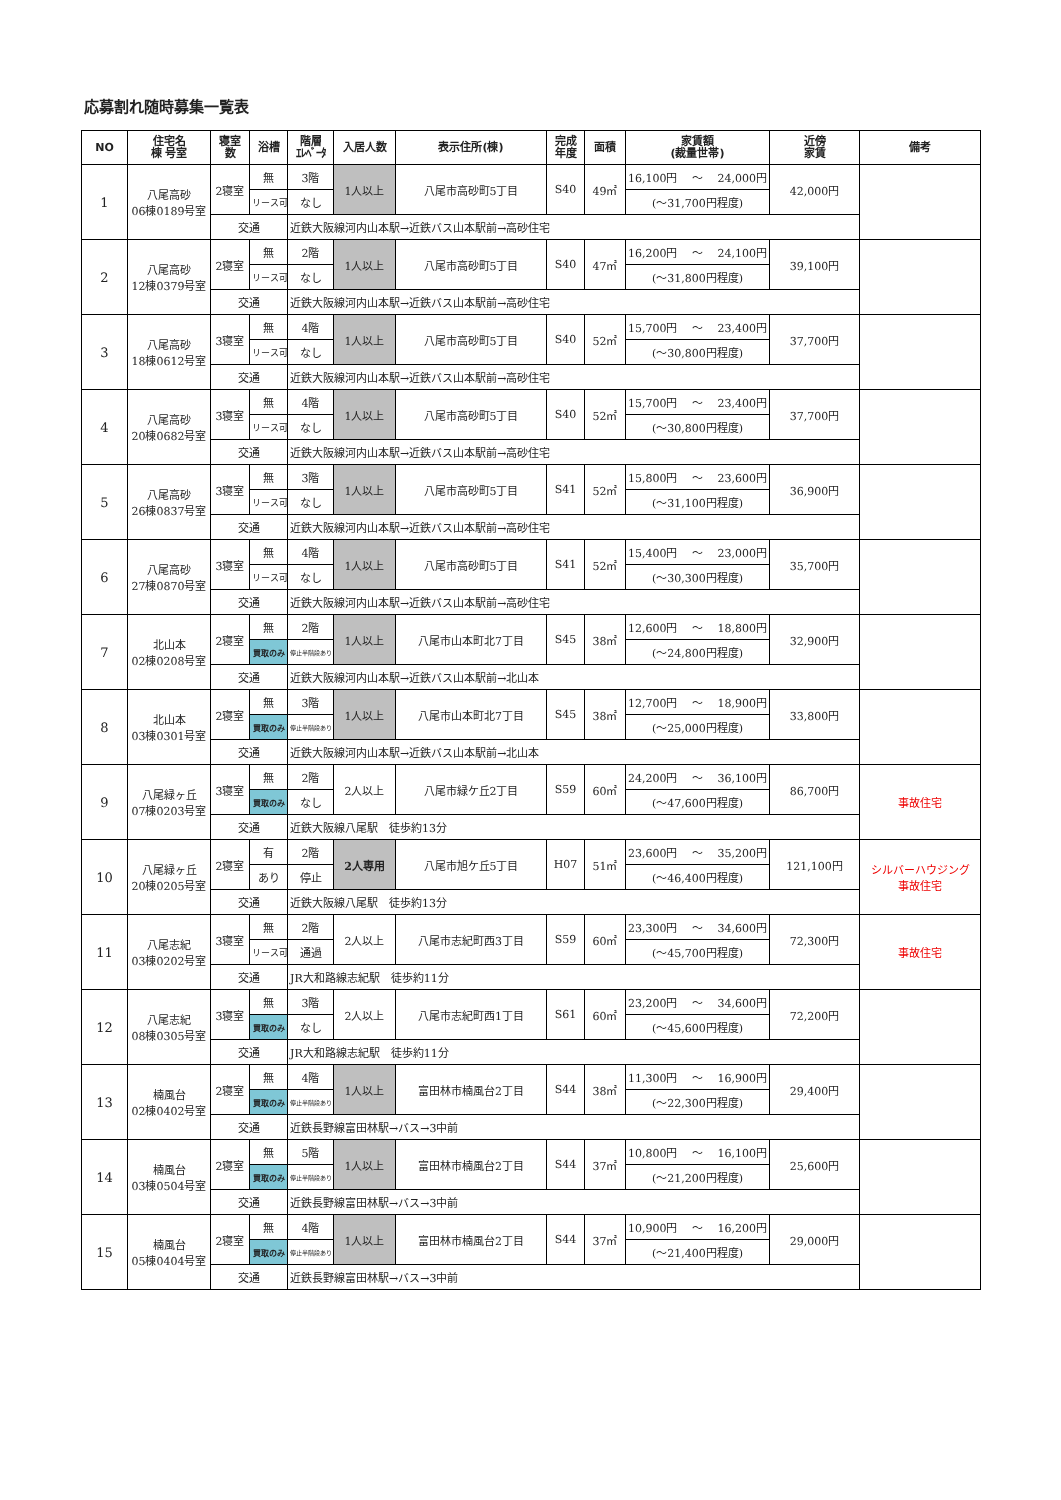応募割れ随時募集一覧表
| NO | 住宅名 棟 号室 | 寝室 数 | 浴槽 | 階層 ｴﾚﾍﾞｰﾀ | 入居人数 | 表示住所(棟) | 完成 年度 | 面積 | 家賃額 (裁量世帯) | 近傍 家賃 | 備考 |
| --- | --- | --- | --- | --- | --- | --- | --- | --- | --- | --- | --- |
| 1 | 八尾高砂 06棟0189号室 | 2寝室 | 無 | 3階 | 1人以上 | 八尾市高砂町5丁目 | S40 | 49㎡ | 16,100円 ～ 24,000円 | 42,000円 | |
| | | | リース可 | なし | | | | | (～31,700円程度) | | |
| | | 交通 | | 近鉄大阪線河内山本駅→近鉄バス山本駅前→高砂住宅 | | | | | | | |
| 2 | 八尾高砂 12棟0379号室 | 2寝室 | 無 | 2階 | 1人以上 | 八尾市高砂町5丁目 | S40 | 47㎡ | 16,200円 ～ 24,100円 | 39,100円 | |
| | | | リース可 | なし | | | | | (～31,800円程度) | | |
| | | 交通 | | 近鉄大阪線河内山本駅→近鉄バス山本駅前→高砂住宅 | | | | | | | |
| 3 | 八尾高砂 18棟0612号室 | 3寝室 | 無 | 4階 | 1人以上 | 八尾市高砂町5丁目 | S40 | 52㎡ | 15,700円 ～ 23,400円 | 37,700円 | |
| | | | リース可 | なし | | | | | (～30,800円程度) | | |
| | | 交通 | | 近鉄大阪線河内山本駅→近鉄バス山本駅前→高砂住宅 | | | | | | | |
| 4 | 八尾高砂 20棟0682号室 | 3寝室 | 無 | 4階 | 1人以上 | 八尾市高砂町5丁目 | S40 | 52㎡ | 15,700円 ～ 23,400円 | 37,700円 | |
| | | | リース可 | なし | | | | | (～30,800円程度) | | |
| | | 交通 | | 近鉄大阪線河内山本駅→近鉄バス山本駅前→高砂住宅 | | | | | | | |
| 5 | 八尾高砂 26棟0837号室 | 3寝室 | 無 | 3階 | 1人以上 | 八尾市高砂町5丁目 | S41 | 52㎡ | 15,800円 ～ 23,600円 | 36,900円 | |
| | | | リース可 | なし | | | | | (～31,100円程度) | | |
| | | 交通 | | 近鉄大阪線河内山本駅→近鉄バス山本駅前→高砂住宅 | | | | | | | |
| 6 | 八尾高砂 27棟0870号室 | 3寝室 | 無 | 4階 | 1人以上 | 八尾市高砂町5丁目 | S41 | 52㎡ | 15,400円 ～ 23,000円 | 35,700円 | |
| | | | リース可 | なし | | | | | (～30,300円程度) | | |
| | | 交通 | | 近鉄大阪線河内山本駅→近鉄バス山本駅前→高砂住宅 | | | | | | | |
| 7 | 北山本 02棟0208号室 | 2寝室 | 無 | 2階 | 1人以上 | 八尾市山本町北7丁目 | S45 | 38㎡ | 12,600円 ～ 18,800円 | 32,900円 | |
| | | | 買取のみ | 停止半階段あり | | | | | (～24,800円程度) | | |
| | | 交通 | | 近鉄大阪線河内山本駅→近鉄バス山本駅前→北山本 | | | | | | | |
| 8 | 北山本 03棟0301号室 | 2寝室 | 無 | 3階 | 1人以上 | 八尾市山本町北7丁目 | S45 | 38㎡ | 12,700円 ～ 18,900円 | 33,800円 | |
| | | | 買取のみ | 停止半階段あり | | | | | (～25,000円程度) | | |
| | | 交通 | | 近鉄大阪線河内山本駅→近鉄バス山本駅前→北山本 | | | | | | | |
| 9 | 八尾緑ヶ丘 07棟0203号室 | 3寝室 | 無 | 2階 | 2人以上 | 八尾市緑ケ丘2丁目 | S59 | 60㎡ | 24,200円 ～ 36,100円 | 86,700円 | 事故住宅 |
| | | | 買取のみ | なし | | | | | (～47,600円程度) | | |
| | | 交通 | | 近鉄大阪線八尾駅 徒歩約13分 | | | | | | | |
| 10 | 八尾緑ヶ丘 20棟0205号室 | 2寝室 | 有 | 2階 | 2人専用 | 八尾市旭ケ丘5丁目 | H07 | 51㎡ | 23,600円 ～ 35,200円 | 121,100円 | シルバーハウジング 事故住宅 |
| | | | あり | 停止 | | | | | (～46,400円程度) | | |
| | | 交通 | | 近鉄大阪線八尾駅 徒歩約13分 | | | | | | | |
| 11 | 八尾志紀 03棟0202号室 | 3寝室 | 無 | 2階 | 2人以上 | 八尾市志紀町西3丁目 | S59 | 60㎡ | 23,300円 ～ 34,600円 | 72,300円 | 事故住宅 |
| | | | リース可 | 通過 | | | | | (～45,700円程度) | | |
| | | 交通 | | JR大和路線志紀駅 徒歩約11分 | | | | | | | |
| 12 | 八尾志紀 08棟0305号室 | 3寝室 | 無 | 3階 | 2人以上 | 八尾市志紀町西1丁目 | S61 | 60㎡ | 23,200円 ～ 34,600円 | 72,200円 | |
| | | | 買取のみ | なし | | | | | (～45,600円程度) | | |
| | | 交通 | | JR大和路線志紀駅 徒歩約11分 | | | | | | | |
| 13 | 楠風台 02棟0402号室 | 2寝室 | 無 | 4階 | 1人以上 | 富田林市楠風台2丁目 | S44 | 38㎡ | 11,300円 ～ 16,900円 | 29,400円 | |
| | | | 買取のみ | 停止半階段あり | | | | | (～22,300円程度) | | |
| | | 交通 | | 近鉄長野線富田林駅→バス→3中前 | | | | | | | |
| 14 | 楠風台 03棟0504号室 | 2寝室 | 無 | 5階 | 1人以上 | 富田林市楠風台2丁目 | S44 | 37㎡ | 10,800円 ～ 16,100円 | 25,600円 | |
| | | | 買取のみ | 停止半階段あり | | | | | (～21,200円程度) | | |
| | | 交通 | | 近鉄長野線富田林駅→バス→3中前 | | | | | | | |
| 15 | 楠風台 05棟0404号室 | 2寝室 | 無 | 4階 | 1人以上 | 富田林市楠風台2丁目 | S44 | 37㎡ | 10,900円 ～ 16,200円 | 29,000円 | |
| | | | 買取のみ | 停止半階段あり | | | | | (～21,400円程度) | | |
| | | 交通 | | 近鉄長野線富田林駅→バス→3中前 | | | | | | | |